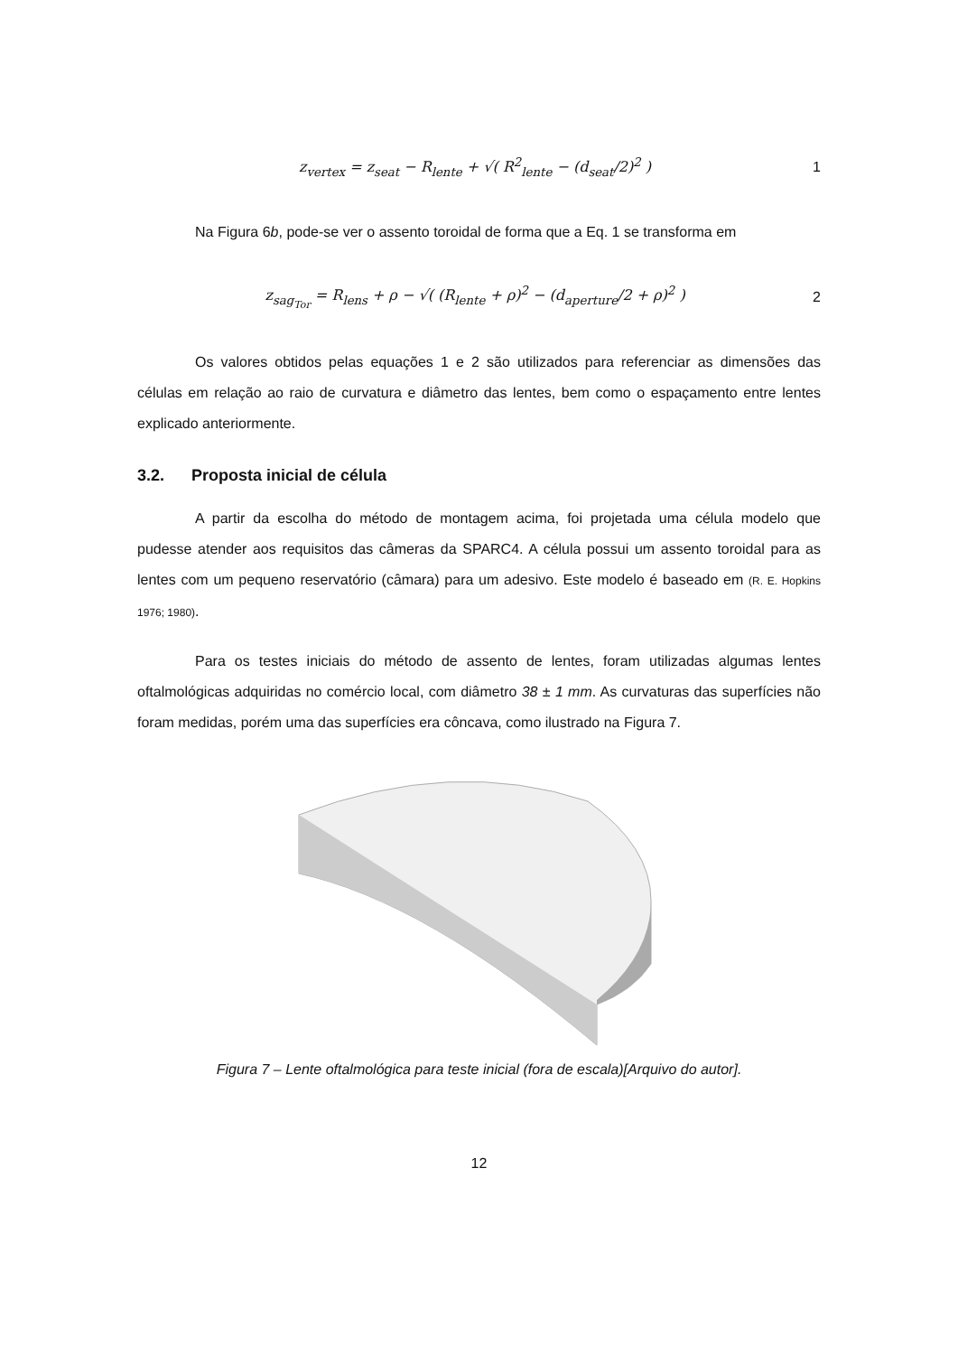z<sub>vertex</sub> = z<sub>seat</sub> − R<sub>lente</sub> + √( R<sup>2</sup><sub>lente</sub> − (d<sub>seat</sub>/2)<sup>2</sup> ) 1
Na Figura 6b, pode-se ver o assento toroidal de forma que a Eq. 1 se transforma em
z<sub>sag<sub>Tor</sub></sub> = R<sub>lens</sub> + ρ − √( (R<sub>lente</sub> + ρ)<sup>2</sup> − (d<sub>aperture</sub>/2 + ρ)<sup>2</sup> ) 2
Os valores obtidos pelas equações 1 e 2 são utilizados para referenciar as dimensões das células em relação ao raio de curvatura e diâmetro das lentes, bem como o espaçamento entre lentes explicado anteriormente.
3.2. Proposta inicial de célula
A partir da escolha do método de montagem acima, foi projetada uma célula modelo que pudesse atender aos requisitos das câmeras da SPARC4. A célula possui um assento toroidal para as lentes com um pequeno reservatório (câmara) para um adesivo. Este modelo é baseado em (R. E. Hopkins 1976; 1980).
Para os testes iniciais do método de assento de lentes, foram utilizadas algumas lentes oftalmológicas adquiridas no comércio local, com diâmetro 38 ± 1 mm. As curvaturas das superfícies não foram medidas, porém uma das superfícies era côncava, como ilustrado na Figura 7.
Figura 7 – Lente oftalmológica para teste inicial (fora de escala)[Arquivo do autor].
12